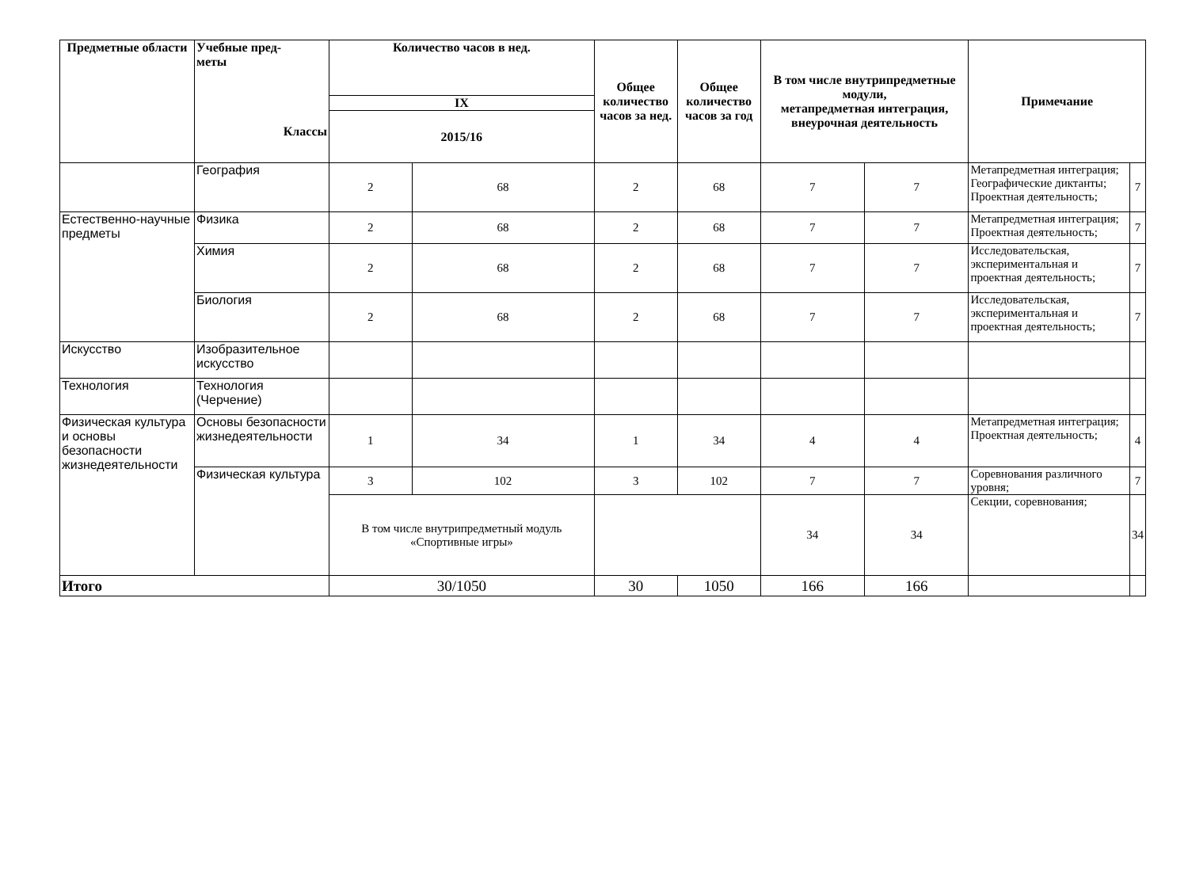| Предметные области | Учебные пред- меты Классы | Количество часов в нед. | | Общее количество часов за нед. | Общее количество часов за год | В том числе внутрипредметные модули, метапредметная интеграция, внеурочная деятельность | | Примечание | |
| --- | --- | --- | --- | --- | --- | --- | --- | --- | --- |
| | | IX | | | | | | | |
| | | 2015/16 | | | | | | | |
| | География | 2 | 68 | 2 | 68 | 7 | 7 | Метапредметная интеграция; Географические диктанты; Проектная деятельность; | 7 |
| Естественно-научные предметы | Физика | 2 | 68 | 2 | 68 | 7 | 7 | Метапредметная интеграция; Проектная деятельность; | 7 |
| | Химия | 2 | 68 | 2 | 68 | 7 | 7 | Исследовательская, экспериментальная и проектная деятельность; | 7 |
| | Биология | 2 | 68 | 2 | 68 | 7 | 7 | Исследовательская, экспериментальная и проектная деятельность; | 7 |
| Искусство | Изобразительное искусство | | | | | | | | |
| Технология | Технология (Черчение) | | | | | | | | |
| Физическая культура и основы безопасности жизнедеятельности | Основы безопасности жизнедеятельности | 1 | 34 | 1 | 34 | 4 | 4 | Метапредметная интеграция; Проектная деятельность; | 4 |
| | Физическая культура | 3 | 102 | 3 | 102 | 7 | 7 | Соревнования различного уровня; | 7 |
| | | В том числе внутрипредметный модуль «Спортивные игры» | | | | 34 | 34 | Секции, соревнования; | 34 |
| Итого | | 30/1050 | | 30 | 1050 | 166 | 166 | | |